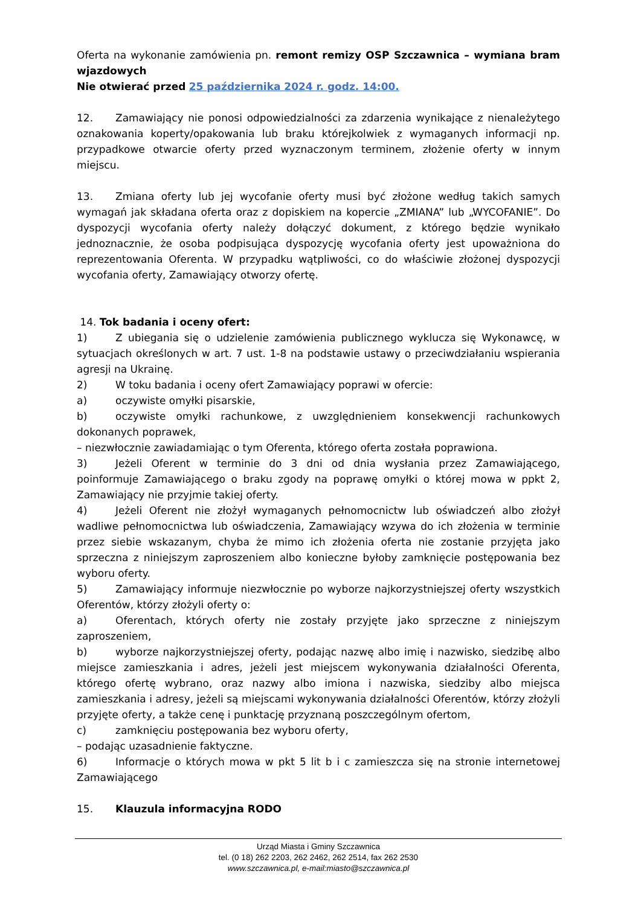Oferta na wykonanie zamówienia pn. remont remizy OSP Szczawnica – wymiana bram wjazdowych
Nie otwierać przed 25 października 2024 r. godz. 14:00.
12. Zamawiający nie ponosi odpowiedzialności za zdarzenia wynikające z nienależytego oznakowania koperty/opakowania lub braku którejkolwiek z wymaganych informacji np. przypadkowe otwarcie oferty przed wyznaczonym terminem, złożenie oferty w innym miejscu.
13. Zmiana oferty lub jej wycofanie oferty musi być złożone według takich samych wymagań jak składana oferta oraz z dopiskiem na kopercie „ZMIANA” lub „WYCOFANIE”. Do dyspozycji wycofania oferty należy dołączyć dokument, z którego będzie wynikało jednoznacznie, że osoba podpisująca dyspozycję wycofania oferty jest upoważniona do reprezentowania Oferenta. W przypadku wątpliwości, co do właściwie złożonej dyspozycji wycofania oferty, Zamawiający otworzy ofertę.
14. Tok badania i oceny ofert:
1) Z ubiegania się o udzielenie zamówienia publicznego wyklucza się Wykonawcę, w sytuacjach określonych w art. 7 ust. 1-8 na podstawie ustawy o przeciwdziałaniu wspierania agresji na Ukrainę.
2) W toku badania i oceny ofert Zamawiający poprawi w ofercie:
a) oczywiste omyłki pisarskie,
b) oczywiste omyłki rachunkowe, z uwzględnieniem konsekwencji rachunkowych dokonanych poprawek,
– niezwłocznie zawiadamiając o tym Oferenta, którego oferta została poprawiona.
3) Jeżeli Oferent w terminie do 3 dni od dnia wysłania przez Zamawiającego, poinformuje Zamawiającego o braku zgody na poprawę omyłki o której mowa w ppkt 2, Zamawiający nie przyjmie takiej oferty.
4) Jeżeli Oferent nie złożył wymaganych pełnomocnictw lub oświadczeń albo złożył wadliwe pełnomocnictwa lub oświadczenia, Zamawiający wzywa do ich złożenia w terminie przez siebie wskazanym, chyba że mimo ich złożenia oferta nie zostanie przyjęta jako sprzeczna z niniejszym zaproszeniem albo konieczne byłoby zamknięcie postępowania bez wyboru oferty.
5) Zamawiający informuje niezwłocznie po wyborze najkorzystniejszej oferty wszystkich Oferentów, którzy złożyli oferty o:
a) Oferentach, których oferty nie zostały przyjęte jako sprzeczne z niniejszym zaproszeniem,
b) wyborze najkorzystniejszej oferty, podając nazwę albo imię i nazwisko, siedzibę albo miejsce zamieszkania i adres, jeżeli jest miejscem wykonywania działalności Oferenta, którego ofertę wybrano, oraz nazwy albo imiona i nazwiska, siedziby albo miejsca zamieszkania i adresy, jeżeli są miejscami wykonywania działalności Oferentów, którzy złożyli przyjęte oferty, a także cenę i punktację przyznaną poszczególnym ofertom,
c) zamknięciu postępowania bez wyboru oferty,
– podając uzasadnienie faktyczne.
6) Informacje o których mowa w pkt 5 lit b i c zamieszcza się na stronie internetowej Zamawiającego
15. Klauzula informacyjna RODO
Urząd Miasta i Gminy Szczawnica
tel. (0 18) 262 2203, 262 2462, 262 2514, fax 262 2530
www.szczawnica.pl, e-mail:miasto@szczawnica.pl